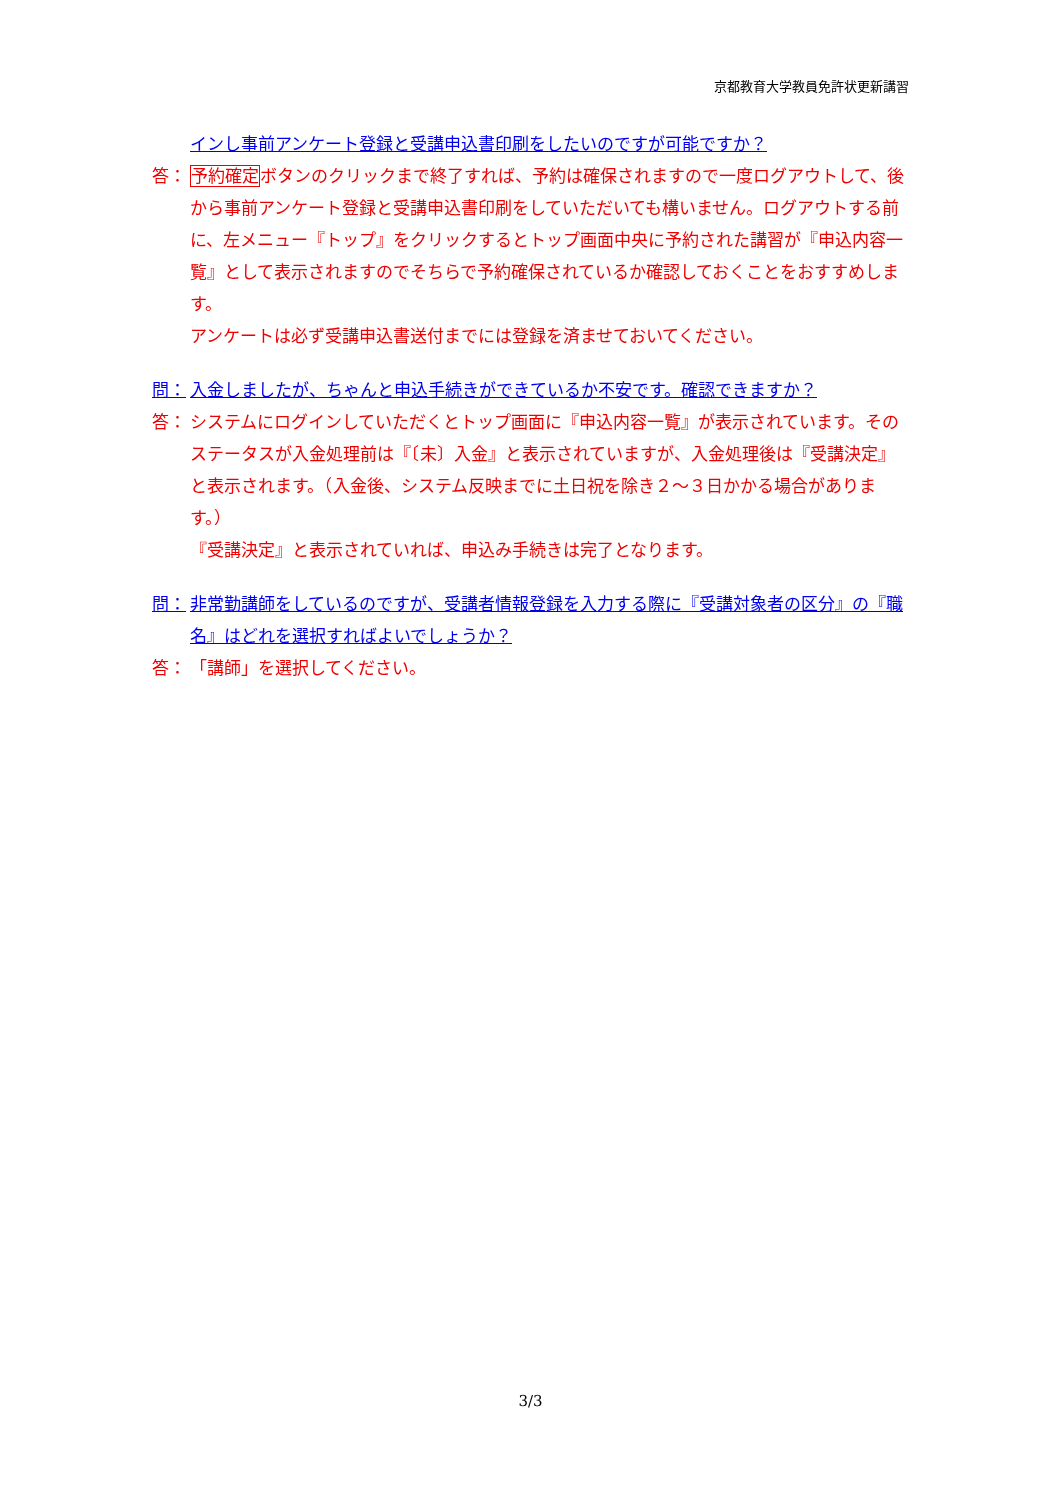京都教育大学教員免許状更新講習
インし事前アンケート登録と受講申込書印刷をしたいのですが可能ですか？
答： 予約確定ボタンのクリックまで終了すれば、予約は確保されますので一度ログアウトして、後から事前アンケート登録と受講申込書印刷をしていただいても構いません。ログアウトする前に、左メニュー『トップ』をクリックするとトップ画面中央に予約された講習が『申込内容一覧』として表示されますのでそちらで予約確保されているか確認しておくことをおすすめします。
アンケートは必ず受講申込書送付までには登録を済ませておいてください。
問： 入金しましたが、ちゃんと申込手続きができているか不安です。確認できますか？
答： システムにログインしていただくとトップ画面に『申込内容一覧』が表示されています。そのステータスが入金処理前は『〔未〕入金』と表示されていますが、入金処理後は『受講決定』と表示されます。（入金後、システム反映までに土日祝を除き２～３日かかる場合があります。）
『受講決定』と表示されていれば、申込み手続きは完了となります。
問： 非常勤講師をしているのですが、受講者情報登録を入力する際に『受講対象者の区分』の『職名』はどれを選択すればよいでしょうか？
答： 「講師」を選択してください。
3/3